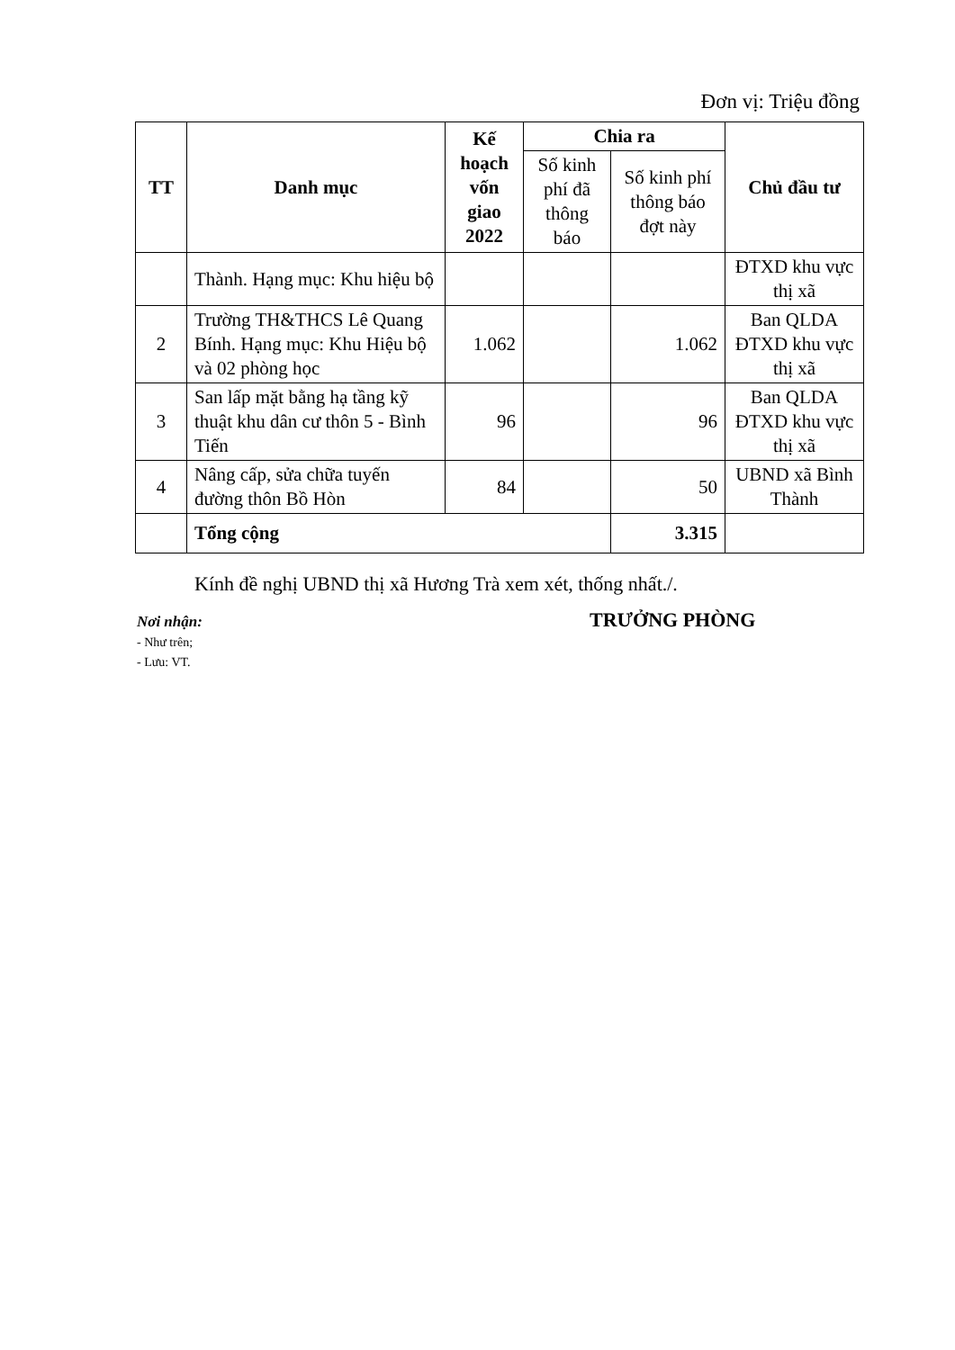Đơn vị: Triệu đồng
| TT | Danh mục | Kế hoạch vốn giao 2022 | Chia ra | | Chủ đầu tư |
| --- | --- | --- | --- | --- | --- |
| | | | Số kinh phí đã thông báo | Số kinh phí thông báo đợt này | |
| | Thành. Hạng mục: Khu hiệu bộ | | | | ĐTXD khu vực thị xã |
| 2 | Trường TH&THCS Lê Quang Bính. Hạng mục: Khu Hiệu bộ và 02 phòng học | 1.062 | | 1.062 | Ban QLDA ĐTXD khu vực thị xã |
| 3 | San lấp mặt bằng hạ tầng kỹ thuật khu dân cư thôn 5 - Bình Tiến | 96 | | 96 | Ban QLDA ĐTXD khu vực thị xã |
| 4 | Nâng cấp, sửa chữa tuyến đường thôn Bồ Hòn | 84 | | 50 | UBND xã Bình Thành |
| | Tổng cộng | | | 3.315 | |
Kính đề nghị UBND thị xã Hương Trà xem xét, thống nhất./.
Nơi nhận:
- Như trên;
- Lưu: VT.
TRƯỞNG PHÒNG